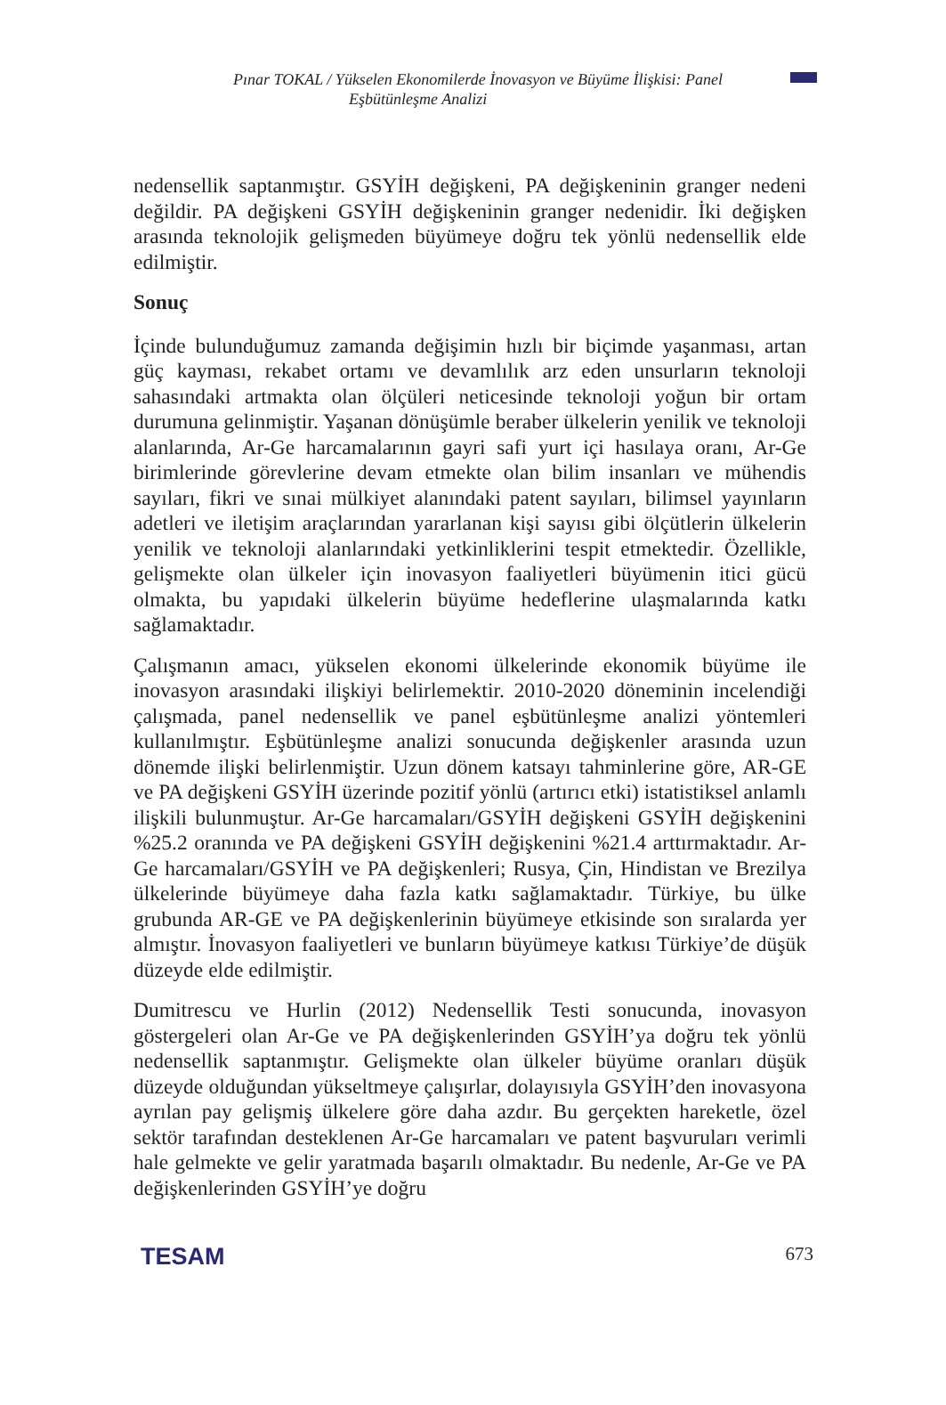Pınar TOKAL / Yükselen Ekonomilerde İnovasyon ve Büyüme İlişkisi: Panel
Eşbütünleşme Analizi
nedensellik saptanmıştır. GSYİH değişkeni, PA değişkeninin granger nedeni değildir. PA değişkeni GSYİH değişkeninin granger nedenidir. İki değişken arasında teknolojik gelişmeden büyümeye doğru tek yönlü nedensellik elde edilmiştir.
Sonuç
İçinde bulunduğumuz zamanda değişimin hızlı bir biçimde yaşanması, artan güç kayması, rekabet ortamı ve devamlılık arz eden unsurların teknoloji sahasındaki artmakta olan ölçüleri neticesinde teknoloji yoğun bir ortam durumuna gelinmiştir. Yaşanan dönüşümle beraber ülkelerin yenilik ve teknoloji alanlarında, Ar-Ge harcamalarının gayri safi yurt içi hasılaya oranı, Ar-Ge birimlerinde görevlerine devam etmekte olan bilim insanları ve mühendis sayıları, fikri ve sınai mülkiyet alanındaki patent sayıları, bilimsel yayınların adetleri ve iletişim araçlarından yararlanan kişi sayısı gibi ölçütlerin ülkelerin yenilik ve teknoloji alanlarındaki yetkinliklerini tespit etmektedir. Özellikle, gelişmekte olan ülkeler için inovasyon faaliyetleri büyümenin itici gücü olmakta, bu yapıdaki ülkelerin büyüme hedeflerine ulaşmalarında katkı sağlamaktadır.
Çalışmanın amacı, yükselen ekonomi ülkelerinde ekonomik büyüme ile inovasyon arasındaki ilişkiyi belirlemektir. 2010-2020 döneminin incelendiği çalışmada, panel nedensellik ve panel eşbütünleşme analizi yöntemleri kullanılmıştır. Eşbütünleşme analizi sonucunda değişkenler arasında uzun dönemde ilişki belirlenmiştir. Uzun dönem katsayı tahminlerine göre, AR-GE ve PA değişkeni GSYİH üzerinde pozitif yönlü (artırıcı etki) istatistiksel anlamlı ilişkili bulunmuştur. Ar-Ge harcamaları/GSYİH değişkeni GSYİH değişkenini %25.2 oranında ve PA değişkeni GSYİH değişkenini %21.4 arttırmaktadır. Ar-Ge harcamaları/GSYİH ve PA değişkenleri; Rusya, Çin, Hindistan ve Brezilya ülkelerinde büyümeye daha fazla katkı sağlamaktadır. Türkiye, bu ülke grubunda AR-GE ve PA değişkenlerinin büyümeye etkisinde son sıralarda yer almıştır. İnovasyon faaliyetleri ve bunların büyümeye katkısı Türkiye’de düşük düzeyde elde edilmiştir.
Dumitrescu ve Hurlin (2012) Nedensellik Testi sonucunda, inovasyon göstergeleri olan Ar-Ge ve PA değişkenlerinden GSYİH’ya doğru tek yönlü nedensellik saptanmıştır. Gelişmekte olan ülkeler büyüme oranları düşük düzeyde olduğundan yükseltmeye çalışırlar, dolayısıyla GSYİH’den inovasyona ayrılan pay gelişmiş ülkelere göre daha azdır. Bu gerçekten hareketle, özel sektör tarafından desteklenen Ar-Ge harcamaları ve patent başvuruları verimli hale gelmekte ve gelir yaratmada başarılı olmaktadır. Bu nedenle, Ar-Ge ve PA değişkenlerinden GSYİH’ye doğru
TESAM 673